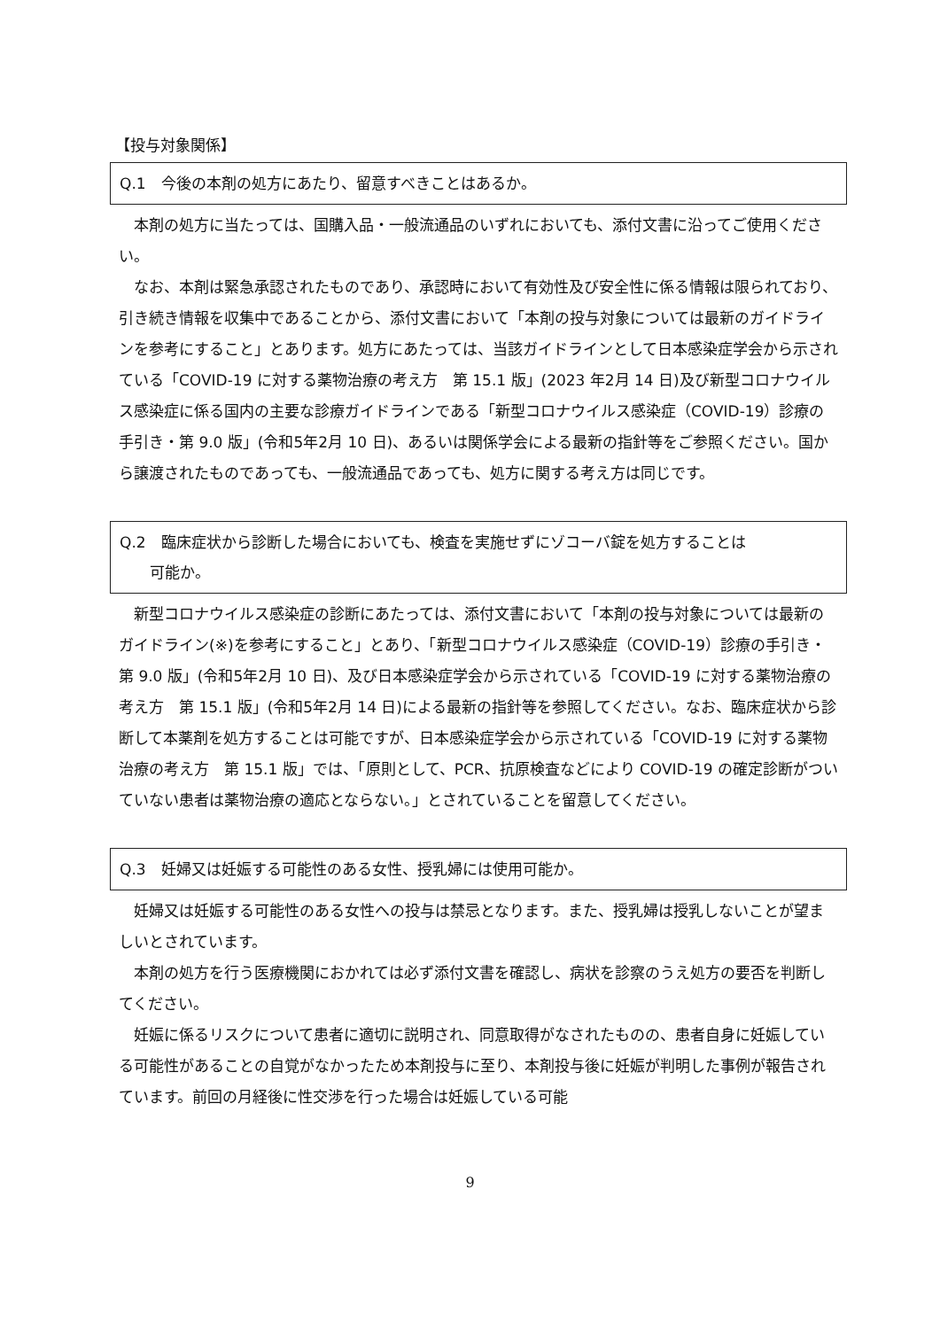【投与対象関係】
Q.1　今後の本剤の処方にあたり、留意すべきことはあるか。
本剤の処方に当たっては、国購入品・一般流通品のいずれにおいても、添付文書に沿ってご使用ください。
なお、本剤は緊急承認されたものであり、承認時において有効性及び安全性に係る情報は限られており、引き続き情報を収集中であることから、添付文書において「本剤の投与対象については最新のガイドラインを参考にすること」とあります。処方にあたっては、当該ガイドラインとして日本感染症学会から示されている「COVID-19 に対する薬物治療の考え方　第 15.1 版」(2023 年2月 14 日)及び新型コロナウイルス感染症に係る国内の主要な診療ガイドラインである「新型コロナウイルス感染症（COVID-19）診療の手引き・第 9.0 版」(令和5年2月 10 日)、あるいは関係学会による最新の指針等をご参照ください。国から譲渡されたものであっても、一般流通品であっても、処方に関する考え方は同じです。
Q.2　臨床症状から診断した場合においても、検査を実施せずにゾコーバ錠を処方することは
　　可能か。
新型コロナウイルス感染症の診断にあたっては、添付文書において「本剤の投与対象については最新のガイドライン(※)を参考にすること」とあり、「新型コロナウイルス感染症（COVID-19）診療の手引き・第 9.0 版」(令和5年2月 10 日)、及び日本感染症学会から示されている「COVID-19 に対する薬物治療の考え方　第 15.1 版」(令和5年2月 14 日)による最新の指針等を参照してください。なお、臨床症状から診断して本薬剤を処方することは可能ですが、日本感染症学会から示されている「COVID-19 に対する薬物治療の考え方　第 15.1 版」では、「原則として、PCR、抗原検査などにより COVID-19 の確定診断がついていない患者は薬物治療の適応とならない。」とされていることを留意してください。
Q.3　妊婦又は妊娠する可能性のある女性、授乳婦には使用可能か。
妊婦又は妊娠する可能性のある女性への投与は禁忌となります。また、授乳婦は授乳しないことが望ましいとされています。
本剤の処方を行う医療機関におかれては必ず添付文書を確認し、病状を診察のうえ処方の要否を判断してください。
妊娠に係るリスクについて患者に適切に説明され、同意取得がなされたものの、患者自身に妊娠している可能性があることの自覚がなかったため本剤投与に至り、本剤投与後に妊娠が判明した事例が報告されています。前回の月経後に性交渉を行った場合は妊娠している可能
9